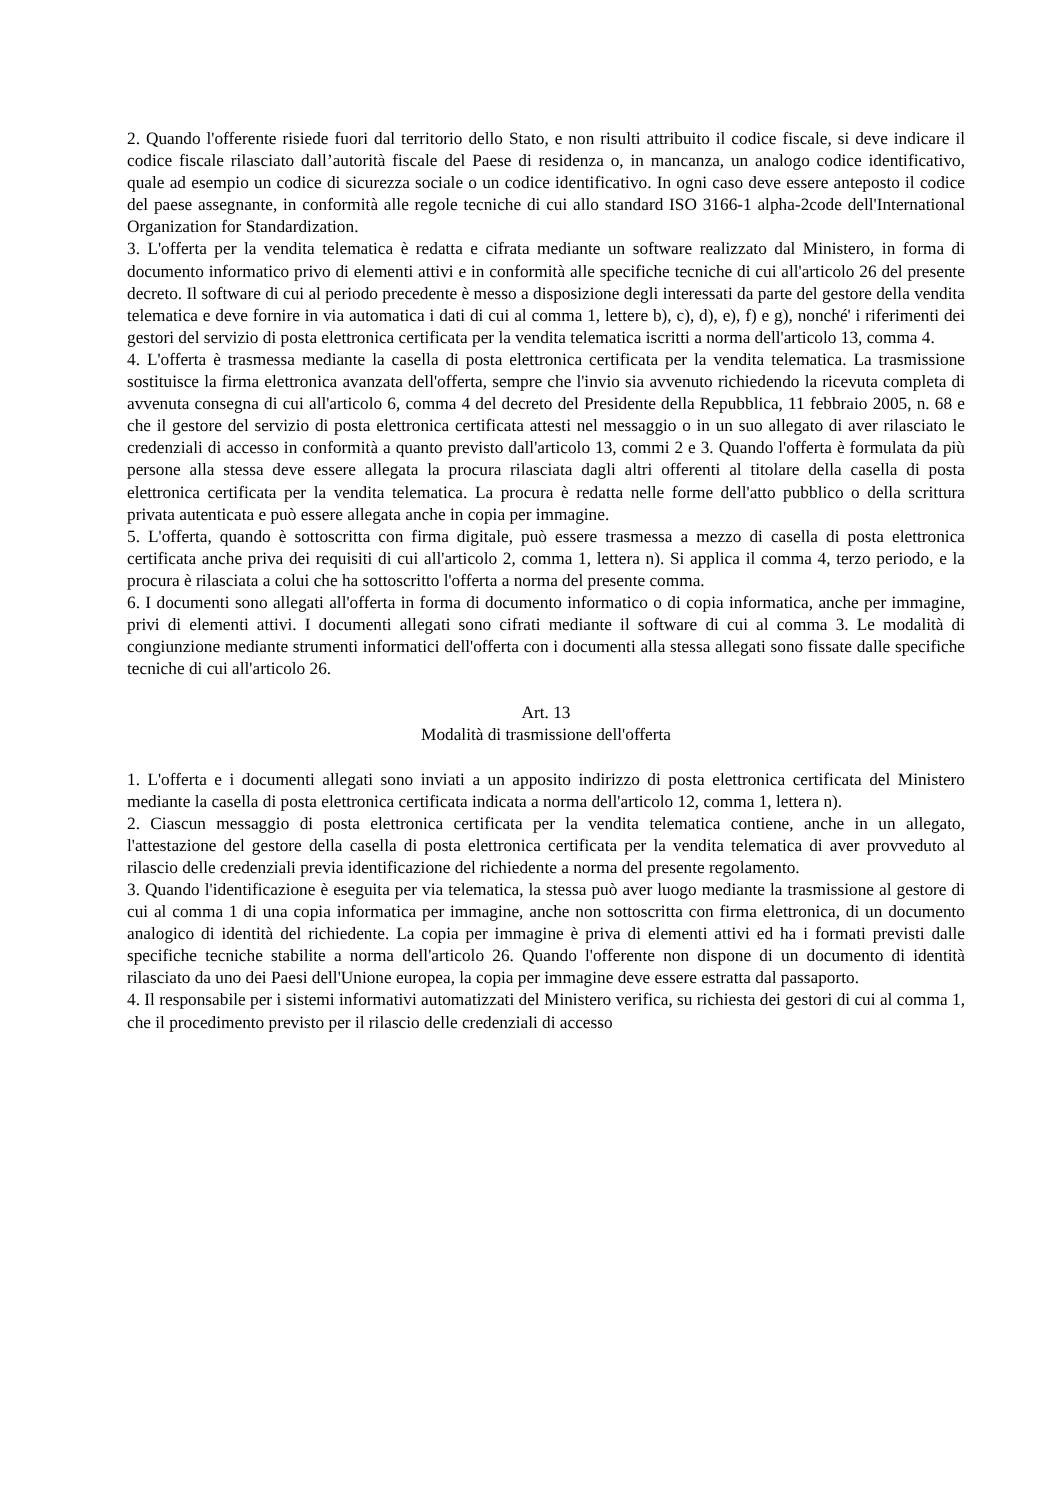2. Quando l'offerente risiede fuori dal territorio dello Stato, e non risulti attribuito il codice fiscale, si deve indicare il codice fiscale rilasciato dall’autorità fiscale del Paese di residenza o, in mancanza, un analogo codice identificativo, quale ad esempio un codice di sicurezza sociale o un codice identificativo. In ogni caso deve essere anteposto il codice del paese assegnante, in conformità alle regole tecniche di cui allo standard ISO 3166-1 alpha-2code dell'International Organization for Standardization.
3. L'offerta per la vendita telematica è redatta e cifrata mediante un software realizzato dal Ministero, in forma di documento informatico privo di elementi attivi e in conformità alle specifiche tecniche di cui all'articolo 26 del presente decreto. Il software di cui al periodo precedente è messo a disposizione degli interessati da parte del gestore della vendita telematica e deve fornire in via automatica i dati di cui al comma 1, lettere b), c), d), e), f) e g), nonché' i riferimenti dei gestori del servizio di posta elettronica certificata per la vendita telematica iscritti a norma dell'articolo 13, comma 4.
4. L'offerta è trasmessa mediante la casella di posta elettronica certificata per la vendita telematica. La trasmissione sostituisce la firma elettronica avanzata dell'offerta, sempre che l'invio sia avvenuto richiedendo la ricevuta completa di avvenuta consegna di cui all'articolo 6, comma 4 del decreto del Presidente della Repubblica, 11 febbraio 2005, n. 68 e che il gestore del servizio di posta elettronica certificata attesti nel messaggio o in un suo allegato di aver rilasciato le credenziali di accesso in conformità a quanto previsto dall'articolo 13, commi 2 e 3. Quando l'offerta è formulata da più persone alla stessa deve essere allegata la procura rilasciata dagli altri offerenti al titolare della casella di posta elettronica certificata per la vendita telematica. La procura è redatta nelle forme dell'atto pubblico o della scrittura privata autenticata e può essere allegata anche in copia per immagine.
5. L'offerta, quando è sottoscritta con firma digitale, può essere trasmessa a mezzo di casella di posta elettronica certificata anche priva dei requisiti di cui all'articolo 2, comma 1, lettera n). Si applica il comma 4, terzo periodo, e la procura è rilasciata a colui che ha sottoscritto l'offerta a norma del presente comma.
6. I documenti sono allegati all'offerta in forma di documento informatico o di copia informatica, anche per immagine, privi di elementi attivi. I documenti allegati sono cifrati mediante il software di cui al comma 3. Le modalità di congiunzione mediante strumenti informatici dell'offerta con i documenti alla stessa allegati sono fissate dalle specifiche tecniche di cui all'articolo 26.
Art. 13
Modalità di trasmissione dell'offerta
1. L'offerta e i documenti allegati sono inviati a un apposito indirizzo di posta elettronica certificata del Ministero mediante la casella di posta elettronica certificata indicata a norma dell'articolo 12, comma 1, lettera n).
2. Ciascun messaggio di posta elettronica certificata per la vendita telematica contiene, anche in un allegato, l'attestazione del gestore della casella di posta elettronica certificata per la vendita telematica di aver provveduto al rilascio delle credenziali previa identificazione del richiedente a norma del presente regolamento.
3. Quando l'identificazione è eseguita per via telematica, la stessa può aver luogo mediante la trasmissione al gestore di cui al comma 1 di una copia informatica per immagine, anche non sottoscritta con firma elettronica, di un documento analogico di identità del richiedente. La copia per immagine è priva di elementi attivi ed ha i formati previsti dalle specifiche tecniche stabilite a norma dell'articolo 26. Quando l'offerente non dispone di un documento di identità rilasciato da uno dei Paesi dell'Unione europea, la copia per immagine deve essere estratta dal passaporto.
4. Il responsabile per i sistemi informativi automatizzati del Ministero verifica, su richiesta dei gestori di cui al comma 1, che il procedimento previsto per il rilascio delle credenziali di accesso